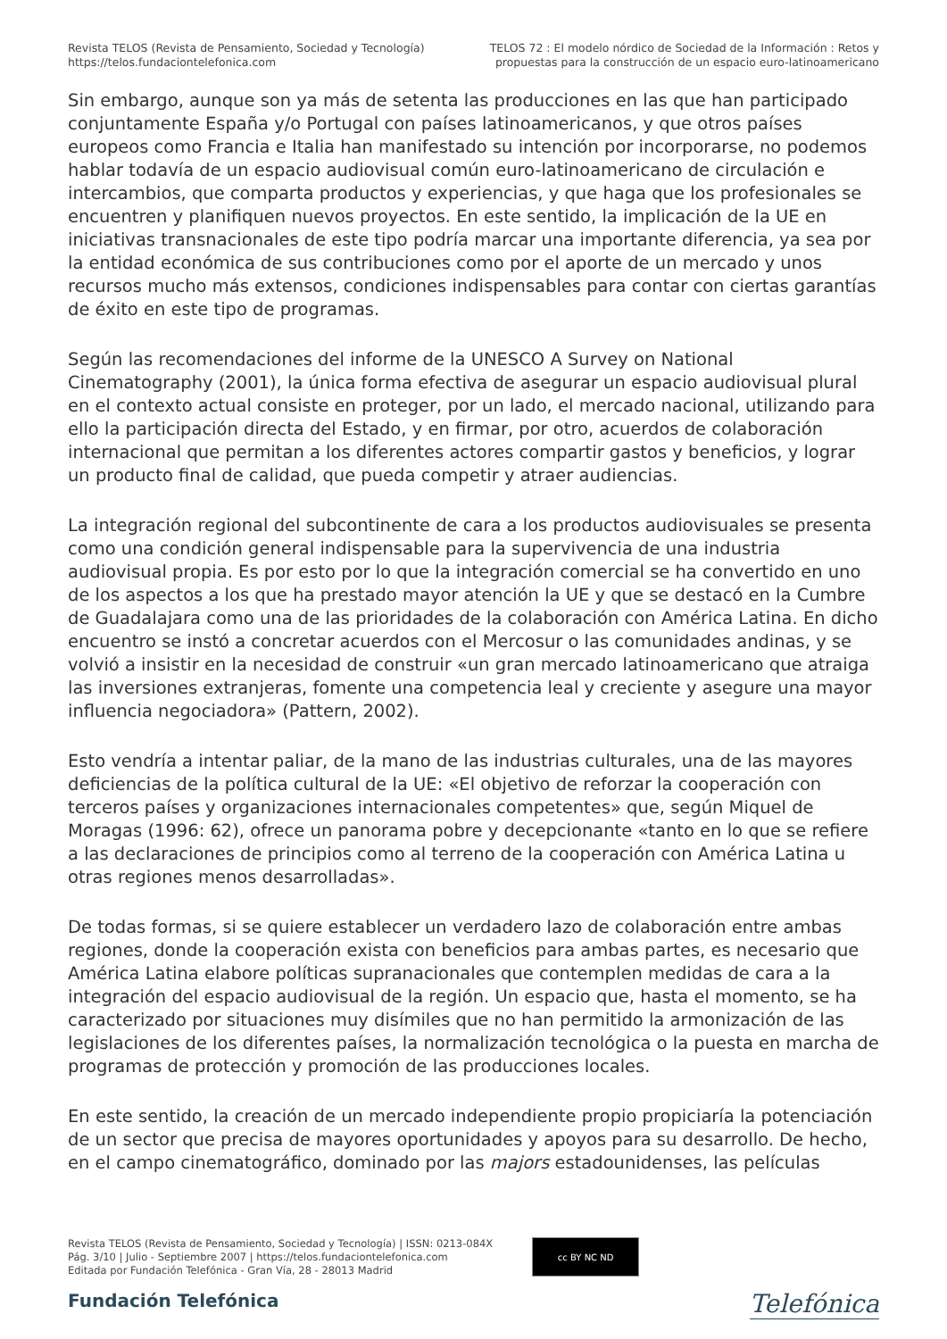Revista TELOS (Revista de Pensamiento, Sociedad y Tecnología)
https://telos.fundaciontelefonica.com
TELOS 72 : El modelo nórdico de Sociedad de la Información : Retos y
propuestas para la construcción de un espacio euro-latinoamericano
Sin embargo, aunque son ya más de setenta las producciones en las que han participado conjuntamente España y/o Portugal con países latinoamericanos, y que otros países europeos como Francia e Italia han manifestado su intención por incorporarse, no podemos hablar todavía de un espacio audiovisual común euro-latinoamericano de circulación e intercambios, que comparta productos y experiencias, y que haga que los profesionales se encuentren y planifiquen nuevos proyectos. En este sentido, la implicación de la UE en iniciativas transnacionales de este tipo podría marcar una importante diferencia, ya sea por la entidad económica de sus contribuciones como por el aporte de un mercado y unos recursos mucho más extensos, condiciones indispensables para contar con ciertas garantías de éxito en este tipo de programas.
Según las recomendaciones del informe de la UNESCO A Survey on National Cinematography (2001), la única forma efectiva de asegurar un espacio audiovisual plural en el contexto actual consiste en proteger, por un lado, el mercado nacional, utilizando para ello la participación directa del Estado, y en firmar, por otro, acuerdos de colaboración internacional que permitan a los diferentes actores compartir gastos y beneficios, y lograr un producto final de calidad, que pueda competir y atraer audiencias.
La integración regional del subcontinente de cara a los productos audiovisuales se presenta como una condición general indispensable para la supervivencia de una industria audiovisual propia. Es por esto por lo que la integración comercial se ha convertido en uno de los aspectos a los que ha prestado mayor atención la UE y que se destacó en la Cumbre de Guadalajara como una de las prioridades de la colaboración con América Latina. En dicho encuentro se instó a concretar acuerdos con el Mercosur o las comunidades andinas, y se volvió a insistir en la necesidad de construir «un gran mercado latinoamericano que atraiga las inversiones extranjeras, fomente una competencia leal y creciente y asegure una mayor influencia negociadora» (Pattern, 2002).
Esto vendría a intentar paliar, de la mano de las industrias culturales, una de las mayores deficiencias de la política cultural de la UE: «El objetivo de reforzar la cooperación con terceros países y organizaciones internacionales competentes» que, según Miquel de Moragas (1996: 62), ofrece un panorama pobre y decepcionante «tanto en lo que se refiere a las declaraciones de principios como al terreno de la cooperación con América Latina u otras regiones menos desarrolladas».
De todas formas, si se quiere establecer un verdadero lazo de colaboración entre ambas regiones, donde la cooperación exista con beneficios para ambas partes, es necesario que América Latina elabore políticas supranacionales que contemplen medidas de cara a la integración del espacio audiovisual de la región. Un espacio que, hasta el momento, se ha caracterizado por situaciones muy disímiles que no han permitido la armonización de las legislaciones de los diferentes países, la normalización tecnológica o la puesta en marcha de programas de protección y promoción de las producciones locales.
En este sentido, la creación de un mercado independiente propio propiciaría la potenciación de un sector que precisa de mayores oportunidades y apoyos para su desarrollo. De hecho, en el campo cinematográfico, dominado por las majors estadounidenses, las películas
Revista TELOS (Revista de Pensamiento, Sociedad y Tecnología) | ISSN: 0213-084X
Pág. 3/10 | Julio - Septiembre 2007 | https://telos.fundaciontelefonica.com
Editada por Fundación Telefónica - Gran Vía, 28 - 28013 Madrid
cc BY NC ND
Fundación Telefónica
Telefónica